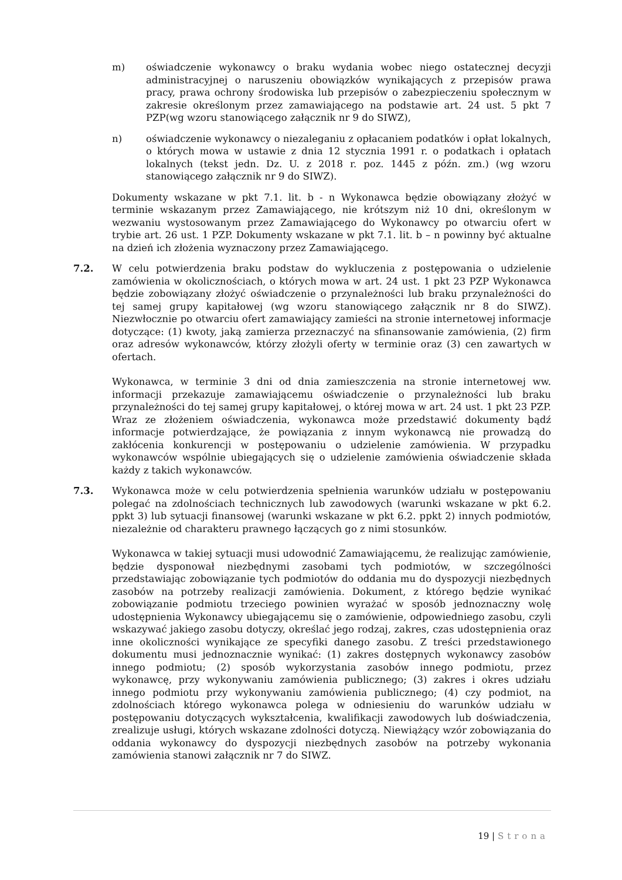m) oświadczenie wykonawcy o braku wydania wobec niego ostatecznej decyzji administracyjnej o naruszeniu obowiązków wynikających z przepisów prawa pracy, prawa ochrony środowiska lub przepisów o zabezpieczeniu społecznym w zakresie określonym przez zamawiającego na podstawie art. 24 ust. 5 pkt 7 PZP(wg wzoru stanowiącego załącznik nr 9 do SIWZ),
n) oświadczenie wykonawcy o niezaleganiu z opłacaniem podatków i opłat lokalnych, o których mowa w ustawie z dnia 12 stycznia 1991 r. o podatkach i opłatach lokalnych (tekst jedn. Dz. U. z 2018 r. poz. 1445 z późn. zm.) (wg wzoru stanowiącego załącznik nr 9 do SIWZ).
Dokumenty wskazane w pkt 7.1. lit. b - n Wykonawca będzie obowiązany złożyć w terminie wskazanym przez Zamawiającego, nie krótszym niż 10 dni, określonym w wezwaniu wystosowanym przez Zamawiającego do Wykonawcy po otwarciu ofert w trybie art. 26 ust. 1 PZP. Dokumenty wskazane w pkt 7.1. lit. b – n powinny być aktualne na dzień ich złożenia wyznaczony przez Zamawiającego.
7.2. W celu potwierdzenia braku podstaw do wykluczenia z postępowania o udzielenie zamówienia w okolicznościach, o których mowa w art. 24 ust. 1 pkt 23 PZP Wykonawca będzie zobowiązany złożyć oświadczenie o przynależności lub braku przynależności do tej samej grupy kapitałowej (wg wzoru stanowiącego załącznik nr 8 do SIWZ). Niezwłocznie po otwarciu ofert zamawiający zamieści na stronie internetowej informacje dotyczące: (1) kwoty, jaką zamierza przeznaczyć na sfinansowanie zamówienia, (2) firm oraz adresów wykonawców, którzy złożyli oferty w terminie oraz (3) cen zawartych w ofertach.
Wykonawca, w terminie 3 dni od dnia zamieszczenia na stronie internetowej ww. informacji przekazuje zamawiającemu oświadczenie o przynależności lub braku przynależności do tej samej grupy kapitałowej, o której mowa w art. 24 ust. 1 pkt 23 PZP. Wraz ze złożeniem oświadczenia, wykonawca może przedstawić dokumenty bądź informacje potwierdzające, że powiązania z innym wykonawcą nie prowadzą do zakłócenia konkurencji w postępowaniu o udzielenie zamówienia. W przypadku wykonawców wspólnie ubiegających się o udzielenie zamówienia oświadczenie składa każdy z takich wykonawców.
7.3. Wykonawca może w celu potwierdzenia spełnienia warunków udziału w postępowaniu polegać na zdolnościach technicznych lub zawodowych (warunki wskazane w pkt 6.2. ppkt 3) lub sytuacji finansowej (warunki wskazane w pkt 6.2. ppkt 2) innych podmiotów, niezależnie od charakteru prawnego łączących go z nimi stosunków.
Wykonawca w takiej sytuacji musi udowodnić Zamawiającemu, że realizując zamówienie, będzie dysponował niezbędnymi zasobami tych podmiotów, w szczególności przedstawiając zobowiązanie tych podmiotów do oddania mu do dyspozycji niezbędnych zasobów na potrzeby realizacji zamówienia. Dokument, z którego będzie wynikać zobowiązanie podmiotu trzeciego powinien wyrażać w sposób jednoznaczny wolę udostępnienia Wykonawcy ubiegającemu się o zamówienie, odpowiedniego zasobu, czyli wskazywać jakiego zasobu dotyczy, określać jego rodzaj, zakres, czas udostępnienia oraz inne okoliczności wynikające ze specyfiki danego zasobu. Z treści przedstawionego dokumentu musi jednoznacznie wynikać: (1) zakres dostępnych wykonawcy zasobów innego podmiotu; (2) sposób wykorzystania zasobów innego podmiotu, przez wykonawcę, przy wykonywaniu zamówienia publicznego; (3) zakres i okres udziału innego podmiotu przy wykonywaniu zamówienia publicznego; (4) czy podmiot, na zdolnościach którego wykonawca polega w odniesieniu do warunków udziału w postępowaniu dotyczących wykształcenia, kwalifikacji zawodowych lub doświadczenia, zrealizuje usługi, których wskazane zdolności dotyczą. Niewiążący wzór zobowiązania do oddania wykonawcy do dyspozycji niezbędnych zasobów na potrzeby wykonania zamówienia stanowi załącznik nr 7 do SIWZ.
19 | Strona